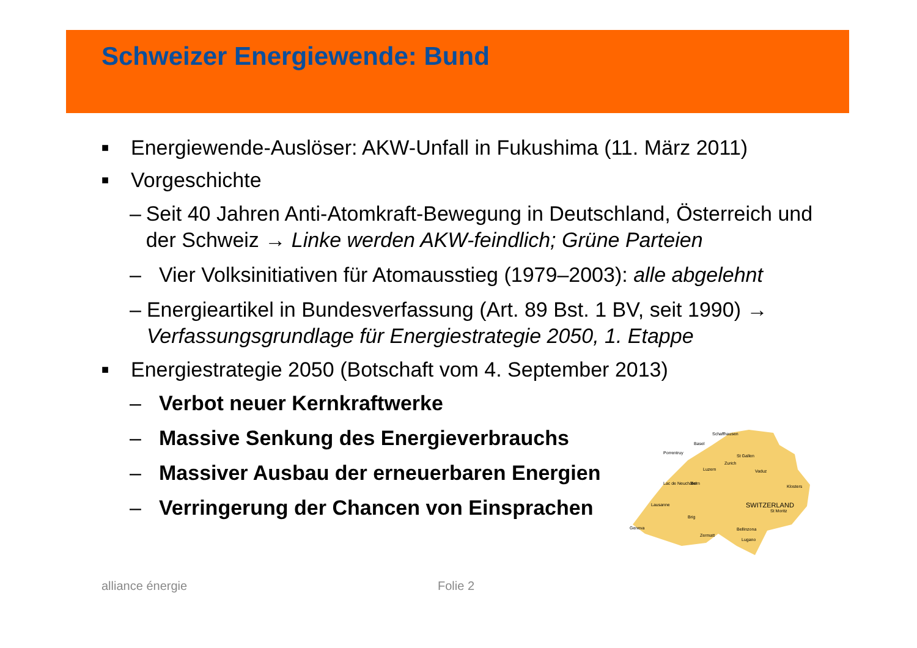Schweizer Energiewende: Bund
■ Energiewende-Auslöser: AKW-Unfall in Fukushima (11. März 2011)
■ Vorgeschichte
– Seit 40 Jahren Anti-Atomkraft-Bewegung in Deutschland, Österreich und der Schweiz → Linke werden AKW-feindlich; Grüne Parteien
– Vier Volksinitiativen für Atomausstieg (1979–2003): alle abgelehnt
– Energieartikel in Bundesverfassung (Art. 89 Bst. 1 BV, seit 1990) → Verfassungsgrundlage für Energiestrategie 2050, 1. Etappe
■ Energiestrategie 2050 (Botschaft vom 4. September 2013)
– Verbot neuer Kernkraftwerke
– Massive Senkung des Energieverbrauchs
– Massiver Ausbau der erneuerbaren Energien
– Verringerung der Chancen von Einsprachen
SWITZERLAND
Basel
Schaffhausen
Porrentruy
St Gallen
Zurich
Luzern
Lac de Neuchâtel
Bern
Vaduz
Geneva
Lausanne
Brig
Bellinzona
Lugano
Zermatt
St Moritz
Klosters
alliance énergie Folie 2